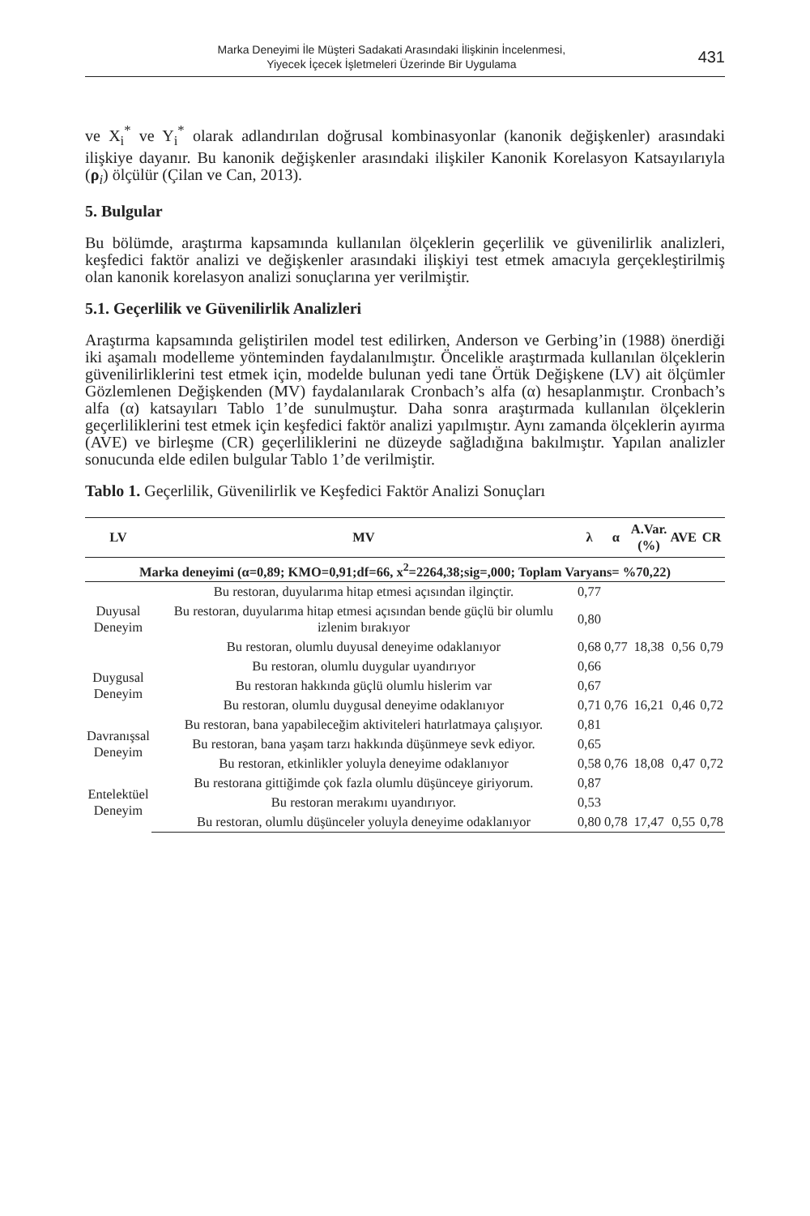Marka Deneyimi İle Müşteri Sadakati Arasındaki İlişkinin İncelenmesi,
Yiyecek İçecek İşletmeleri Üzerinde Bir Uygulama
431
ve X<sub>i</sub><sup>*</sup> ve Y<sub>i</sub><sup>*</sup> olarak adlandırılan doğrusal kombinasyonlar (kanonik değişkenler) arasındaki ilişkiye dayanır. Bu kanonik değişkenler arasındaki ilişkiler Kanonik Korelasyon Katsayılarıyla (ρ<sub>i</sub>) ölçülür (Çilan ve Can, 2013).
5. Bulgular
Bu bölümde, araştırma kapsamında kullanılan ölçeklerin geçerlilik ve güvenilirlik analizleri, keşfedici faktör analizi ve değişkenler arasındaki ilişkiyi test etmek amacıyla gerçekleştirilmiş olan kanonik korelasyon analizi sonuçlarına yer verilmiştir.
5.1. Geçerlilik ve Güvenilirlik Analizleri
Araştırma kapsamında geliştirilen model test edilirken, Anderson ve Gerbing’in (1988) önerdiği iki aşamalı modelleme yönteminden faydalanılmıştır. Öncelikle araştırmada kullanılan ölçeklerin güvenilirliklerini test etmek için, modelde bulunan yedi tane Örtük Değişkene (LV) ait ölçümler Gözlemlenen Değişkenden (MV) faydalanılarak Cronbach’s alfa (α) hesaplanmıştır. Cronbach’s alfa (α) katsayıları Tablo 1’de sunulmuştur. Daha sonra araştırmada kullanılan ölçeklerin geçerliliklerini test etmek için keşfedici faktör analizi yapılmıştır. Aynı zamanda ölçeklerin ayırma (AVE) ve birleşme (CR) geçerliliklerini ne düzeyde sağladığına bakılmıştır. Yapılan analizler sonucunda elde edilen bulgular Tablo 1’de verilmiştir.
Tablo 1. Geçerlilik, Güvenilirlik ve Keşfedici Faktör Analizi Sonuçları
| LV | MV | λ | α | A.Var. (%) | AVE | CR |
| --- | --- | --- | --- | --- | --- | --- |
| Marka deneyimi (α=0,89; KMO=0,91;df=66, x<sup>2</sup>=2264,38;sig=,000; Toplam Varyans= %70,22) | | | | | | |
| Duyusal Deneyim | Bu restoran, duyularıma hitap etmesi açısından ilginçtir. | 0,77 | | | | |
| | Bu restoran, duyularıma hitap etmesi açısından bende güçlü bir olumlu izlenim bırakıyor | 0,80 | | | | |
| | Bu restoran, olumlu duyusal deneyime odaklanıyor | 0,68 | 0,77 | 18,38 | 0,56 | 0,79 |
| Duygusal Deneyim | Bu restoran, olumlu duygular uyandırıyor | 0,66 | | | | |
| | Bu restoran hakkında güçlü olumlu hislerim var | 0,67 | | | | |
| | Bu restoran, olumlu duygusal deneyime odaklanıyor | 0,71 | 0,76 | 16,21 | 0,46 | 0,72 |
| Davranışsal Deneyim | Bu restoran, bana yapabileceğim aktiviteleri hatırlatmaya çalışıyor. | 0,81 | | | | |
| | Bu restoran, bana yaşam tarzı hakkında düşünmeye sevk ediyor. | 0,65 | | | | |
| | Bu restoran, etkinlikler yoluyla deneyime odaklanıyor | 0,58 | 0,76 | 18,08 | 0,47 | 0,72 |
| Entelektüel Deneyim | Bu restorana gittiğimde çok fazla olumlu düşünceye giriyorum. | 0,87 | | | | |
| | Bu restoran merakımı uyandırıyor. | 0,53 | | | | |
| | Bu restoran, olumlu düşünceler yoluyla deneyime odaklanıyor | 0,80 | 0,78 | 17,47 | 0,55 | 0,78 |